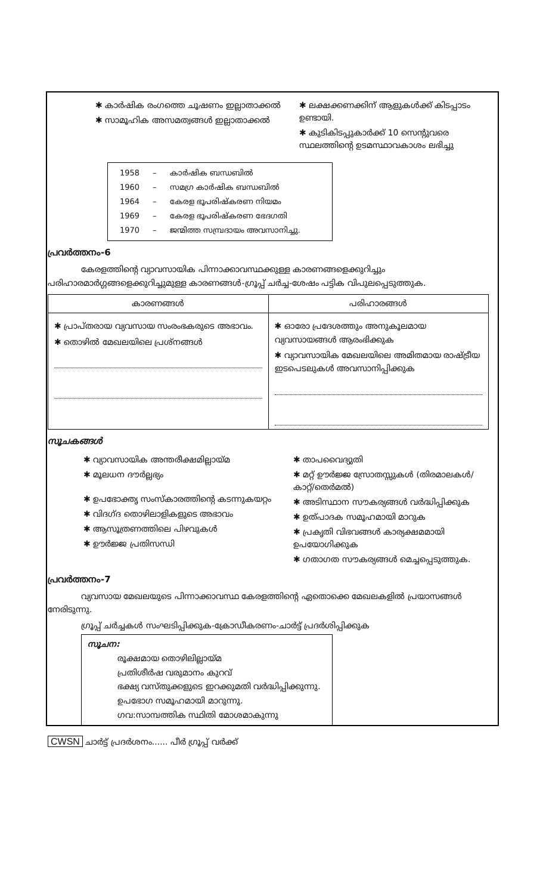✱ കാർഷിക രംഗത്തെ ചൂഷണം ഇല്ലാതാക്കൽ
✱ സാമൂഹിക അസമത്വങ്ങൾ ഇല്ലാതാക്കൽ
✱ ലക്ഷക്കണക്കിന് ആളുകൾക്ക് കിടപ്പാടം ഉണ്ടായി.
✱ കുടികിടപ്പുകാർക്ക് 10 സെന്റുവരെ സ്ഥലത്തിന്റെ ഉടമസ്ഥാവകാശം ലഭിച്ചു
| 1958 | – | കാർഷിക ബന്ധബിൽ |
| 1960 | – | സമഗ്ര കാർഷിക ബന്ധബിൽ |
| 1964 | – | കേരള ഭൂപരിഷ്കരണ നിയമം |
| 1969 | – | കേരള ഭൂപരിഷ്കരണ ഭേദഗതി |
| 1970 | – | ജന്മിത്ത സമ്പ്രദായം അവസാനിച്ചു. |
പ്രവർത്തനം-6
കേരളത്തിന്റെ വ്യാവസായിക പിന്നാക്കാവസ്ഥക്കുള്ള കാരണങ്ങളെക്കുറിച്ചും പരിഹാരമാർഗ്ഗങ്ങളെക്കുറിച്ചുമുള്ള കാരണങ്ങൾ-ഗ്രൂപ്പ് ചർച്ച-ശേഷം പട്ടിക വിപുലപ്പെടുത്തുക.
| കാരണങ്ങൾ | പരിഹാരങ്ങൾ |
| --- | --- |
| ✱ പ്രാപ്തരായ വ്യവസായ സംരംഭകരുടെ അഭാവം. ✱ തൊഴിൽ മേഖലയിലെ പ്രശ്നങ്ങൾ | ✱ ഓരോ പ്രദേശത്തും അനുകൂലമായ വ്യവസായങ്ങൾ ആരംഭിക്കുക ✱ വ്യാവസായിക മേഖലയിലെ അമിതമായ രാഷ്ട്രീയ ഇടപെടലുകൾ അവസാനിപ്പിക്കുക |
സൂചകങ്ങൾ
✱ വ്യാവസായിക അന്തരീക്ഷമില്ലായ്മ
✱ മൂലധന ദൗർല്ലഭ്യം
✱ ഉപഭോക്തൃ സംസ്കാരത്തിന്റെ കടന്നുകയറ്റം
✱ വിദഗ്ദ തൊഴിലാളികളുടെ അഭാവം
✱ ആസൂത്രണത്തിലെ പിഴവുകൾ
✱ ഊർജ്ജ പ്രതിസന്ധി
✱ താപവൈദ്യുതി
✱ മറ്റ് ഊർജ്ജ സ്രോതസ്സുകൾ (തിരമാലകൾ/കാറ്റ്/തെർമൽ)
✱ അടിസ്ഥാന സൗകര്യങ്ങൾ വർദ്ധിപ്പിക്കുക
✱ ഉത്പാദക സമൂഹമായി മാറുക
✱ പ്രകൃതി വിഭവങ്ങൾ കാര്യക്ഷമമായി ഉപയോഗിക്കുക
✱ ഗതാഗത സൗകര്യങ്ങൾ മെച്ചപ്പെടുത്തുക.
പ്രവർത്തനം-7
വ്യവസായ മേഖലയുടെ പിന്നാക്കാവസ്ഥ കേരളത്തിന്റെ ഏതൊക്കെ മേഖലകളിൽ പ്രയാസങ്ങൾ നേരിടുന്നു.
ഗ്രൂപ്പ് ചർച്ചകൾ സംഘടിപ്പിക്കുക-ക്രോഡീകരണം-ചാർട്ട് പ്രദർശിപ്പിക്കുക
സൂചന:
രൂക്ഷമായ തൊഴിലില്ലായ്മ
പ്രതിശീർഷ വരുമാനം കുറവ്
ഭക്ഷ്യ വസ്തുക്കളുടെ ഇറക്കുമതി വർദ്ധിപ്പിക്കുന്നു.
ഉപഭോഗ സമൂഹമായി മാറുന്നു.
ഗവ:സാമ്പത്തിക സ്ഥിതി മോശമാകുന്നു
CWSN ചാർട്ട് പ്രദർശനം...... പീർ ഗ്രൂപ്പ് വർക്ക്